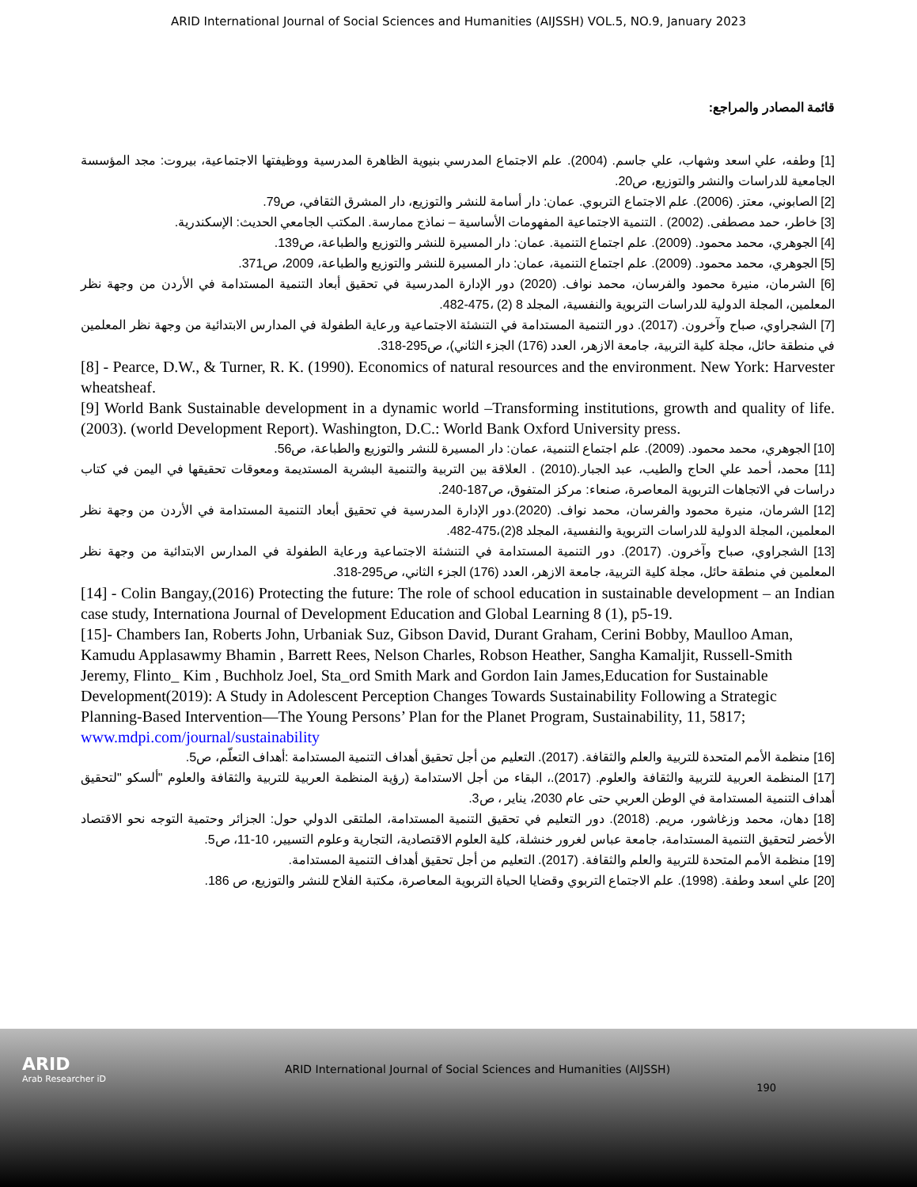ARID International Journal of Social Sciences and Humanities (AIJSSH) VOL.5, NO.9, January 2023
قائمة المصادر والمراجع:
[1] وطفه، علي اسعد وشهاب، علي جاسم. (2004). علم الاجتماع المدرسي بنيوية الظاهرة المدرسية ووظيفتها الاجتماعية، بيروت: مجد المؤسسة الجامعية للدراسات والنشر والتوزيع، ص20.
[2] الصابوني، معتز. (2006). علم الاجتماع التربوي. عمان: دار أسامة للنشر والتوزيع، دار المشرق الثقافي، ص79.
[3] خاطر، حمد مصطفى. (2002) . التنمية الاجتماعية المفهومات الأساسية – نماذج ممارسة. المكتب الجامعي الحديث: الإسكندرية.
[4] الجوهري، محمد محمود. (2009). علم اجتماع التنمية. عمان: دار المسيرة للنشر والتوزيع والطباعة، ص139.
[5] الجوهري، محمد محمود. (2009). علم اجتماع التنمية، عمان: دار المسيرة للنشر والتوزيع والطباعة، 2009، ص371.
[6] الشرمان، منيرة محمود والفرسان، محمد نواف. (2020) دور الإدارة المدرسية في تحقيق أبعاد التنمية المستدامة في الأردن من وجهة نظر المعلمين، المجلة الدولية للدراسات التربوية والنفسية، المجلد 8 (2) ،475-482.
[7] الشجراوي، صباح وآخرون. (2017). دور التنمية المستدامة في التنشئة الاجتماعية ورعاية الطفولة في المدارس الابتدائية من وجهة نظر المعلمين في منطقة حائل، مجلة كلية التربية، جامعة الازهر، العدد (176) الجزء الثاني)، ص295-318.
[8] - Pearce, D.W., & Turner, R. K. (1990). Economics of natural resources and the environment. New York: Harvester wheatsheaf.
[9] World Bank Sustainable development in a dynamic world –Transforming institutions, growth and quality of life. (2003). (world Development Report). Washington, D.C.: World Bank Oxford University press.
[10] الجوهري، محمد محمود. (2009). علم اجتماع التنمية، عمان: دار المسيرة للنشر والتوزيع والطباعة، ص56.
[11] محمد، أحمد علي الحاج والطيب، عبد الجبار.(2010) . العلاقة بين التربية والتنمية البشرية المستديمة ومعوقات تحقيقها في اليمن في كتاب دراسات في الاتجاهات التربوية المعاصرة، صنعاء: مركز المتفوق، ص187-240.
[12] الشرمان، منيرة محمود والفرسان، محمد نواف. (2020).دور الإدارة المدرسية في تحقيق أبعاد التنمية المستدامة في الأردن من وجهة نظر المعلمين، المجلة الدولية للدراسات التربوية والنفسية، المجلد 8(2)،475-482.
[13] الشجراوي، صباح وآخرون. (2017). دور التنمية المستدامة في التنشئة الاجتماعية ورعاية الطفولة في المدارس الابتدائية من وجهة نظر المعلمين في منطقة حائل، مجلة كلية التربية، جامعة الازهر، العدد (176) الجزء الثاني، ص295-318.
[14] - Colin Bangay,(2016) Protecting the future: The role of school education in sustainable development – an Indian case study, Internationa Journal of Development Education and Global Learning 8 (1), p5-19.
[15]- Chambers Ian, Roberts John, Urbaniak Suz, Gibson David, Durant Graham, Cerini Bobby, Maulloo Aman, Kamudu Applasawmy Bhamin , Barrett Rees, Nelson Charles, Robson Heather, Sangha Kamaljit, Russell-Smith Jeremy, Flinto_ Kim , Buchholz Joel, Sta_ord Smith Mark and Gordon Iain James,Education for Sustainable Development(2019): A Study in Adolescent Perception Changes Towards Sustainability Following a Strategic Planning-Based Intervention—The Young Persons’ Plan for the Planet Program, Sustainability, 11, 5817; www.mdpi.com/journal/sustainability
[16] منظمة الأمم المتحدة للتربية والعلم والثقافة. (2017). التعليم من أجل تحقيق أهداف التنمية المستدامة :أهداف التعلّم، ص5.
[17] المنظمة العربية للتربية والثقافة والعلوم. (2017).، البقاء من أجل الاستدامة (رؤية المنظمة العربية للتربية والثقافة والعلوم "ألسكو "لتحقيق أهداف التنمية المستدامة في الوطن العربي حتى عام 2030، يناير ، ص3.
[18] دهان، محمد وزغاشور، مريم. (2018). دور التعليم في تحقيق التنمية المستدامة، الملتقى الدولي حول: الجزائر وحتمية التوجه نحو الاقتصاد الأخضر لتحقيق التنمية المستدامة، جامعة عباس لغرور خنشلة، كلية العلوم الاقتصادية، التجارية وعلوم التسيير، 10-11، ص5.
[19] منظمة الأمم المتحدة للتربية والعلم والثقافة. (2017). التعليم من أجل تحقيق أهداف التنمية المستدامة.
[20] علي اسعد وطفة. (1998). علم الاجتماع التربوي وقضايا الحياة التربوية المعاصرة، مكتبة الفلاح للنشر والتوزيع، ص 186.
ARID
Arab Researcher iD
ARID International Journal of Social Sciences and Humanities (AIJSSH)
190